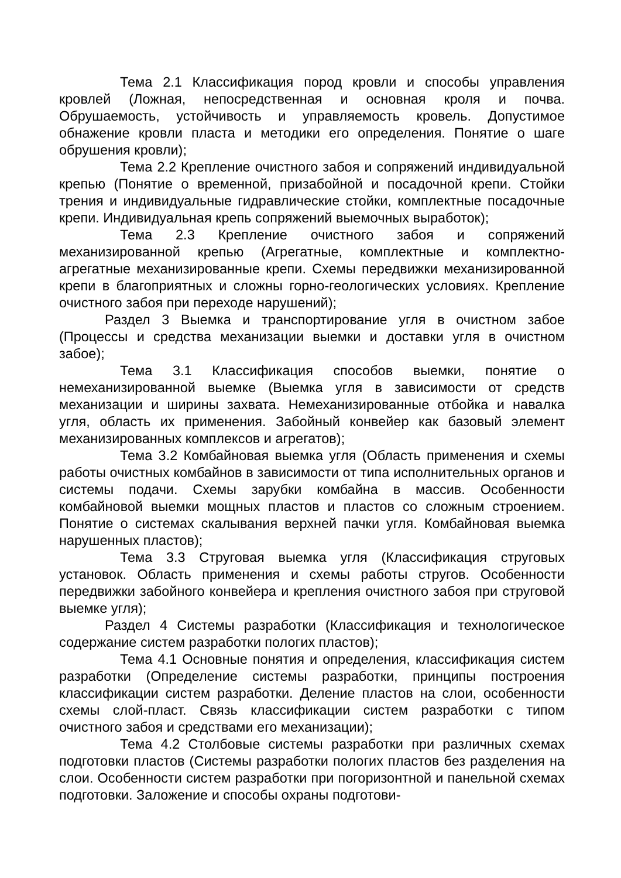Тема 2.1 Классификация пород кровли и способы управления кровлей (Ложная, непосредственная и основная кроля и почва. Обрушаемость, устойчивость и управляемость кровель. Допустимое обнажение кровли пласта и методики его определения. Понятие о шаге обрушения кровли);
Тема 2.2 Крепление очистного забоя и сопряжений индивидуальной крепью (Понятие о временной, призабойной и посадочной крепи. Стойки трения и индивидуальные гидравлические стойки, комплектные посадочные крепи. Индивидуальная крепь сопряжений выемочных выработок);
Тема 2.3 Крепление очистного забоя и сопряжений механизированной крепью (Агрегатные, комплектные и комплектно-агрегатные механизированные крепи. Схемы передвижки механизированной крепи в благоприятных и сложны горно-геологических условиях. Крепление очистного забоя при переходе нарушений);
Раздел 3 Выемка и транспортирование угля в очистном забое (Процессы и средства механизации выемки и доставки угля в очистном забое);
Тема 3.1 Классификация способов выемки, понятие о немеханизированной выемке (Выемка угля в зависимости от средств механизации и ширины захвата. Немеханизированные отбойка и навалка угля, область их применения. Забойный конвейер как базовый элемент механизированных комплексов и агрегатов);
Тема 3.2 Комбайновая выемка угля (Область применения и схемы работы очистных комбайнов в зависимости от типа исполнительных органов и системы подачи. Схемы зарубки комбайна в массив. Особенности комбайновой выемки мощных пластов и пластов со сложным строением. Понятие о системах скалывания верхней пачки угля. Комбайновая выемка нарушенных пластов);
Тема 3.3 Струговая выемка угля (Классификация струговых установок. Область применения и схемы работы стругов. Особенности передвижки забойного конвейера и крепления очистного забоя при струговой выемке угля);
Раздел 4 Системы разработки (Классификация и технологическое содержание систем разработки пологих пластов);
Тема 4.1 Основные понятия и определения, классификация систем разработки (Определение системы разработки, принципы построения классификации систем разработки. Деление пластов на слои, особенности схемы слой-пласт. Связь классификации систем разработки с типом очистного забоя и средствами его механизации);
Тема 4.2 Столбовые системы разработки при различных схемах подготовки пластов (Системы разработки пологих пластов без разделения на слои. Особенности систем разработки при погоризонтной и панельной схемах подготовки. Заложение и способы охраны подготови-